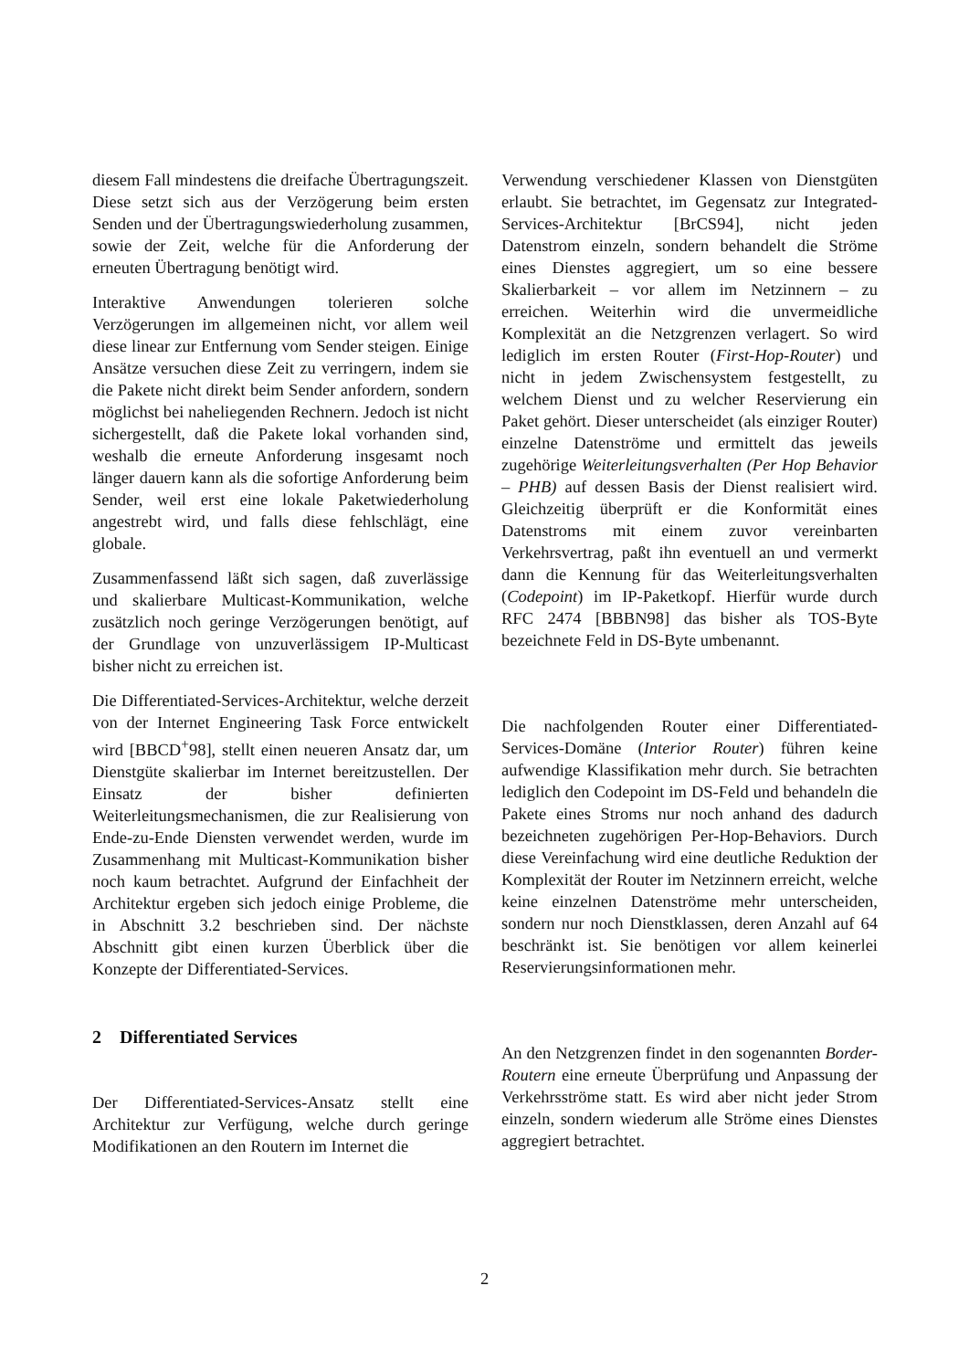diesem Fall mindestens die dreifache Übertragungszeit. Diese setzt sich aus der Verzögerung beim ersten Senden und der Übertragungswiederholung zusammen, sowie der Zeit, welche für die Anforderung der erneuten Übertragung benötigt wird.
Interaktive Anwendungen tolerieren solche Verzögerungen im allgemeinen nicht, vor allem weil diese linear zur Entfernung vom Sender steigen. Einige Ansätze versuchen diese Zeit zu verringern, indem sie die Pakete nicht direkt beim Sender anfordern, sondern möglichst bei naheliegenden Rechnern. Jedoch ist nicht sichergestellt, daß die Pakete lokal vorhanden sind, weshalb die erneute Anforderung insgesamt noch länger dauern kann als die sofortige Anforderung beim Sender, weil erst eine lokale Paketwiederholung angestrebt wird, und falls diese fehlschlägt, eine globale.
Zusammenfassend läßt sich sagen, daß zuverlässige und skalierbare Multicast-Kommunikation, welche zusätzlich noch geringe Verzögerungen benötigt, auf der Grundlage von unzuverlässigem IP-Multicast bisher nicht zu erreichen ist.
Die Differentiated-Services-Architektur, welche derzeit von der Internet Engineering Task Force entwickelt wird [BBCD<sup>+</sup>98], stellt einen neueren Ansatz dar, um Dienstgüte skalierbar im Internet bereitzustellen. Der Einsatz der bisher definierten Weiterleitungsmechanismen, die zur Realisierung von Ende-zu-Ende Diensten verwendet werden, wurde im Zusammenhang mit Multicast-Kommunikation bisher noch kaum betrachtet. Aufgrund der Einfachheit der Architektur ergeben sich jedoch einige Probleme, die in Abschnitt 3.2 beschrieben sind. Der nächste Abschnitt gibt einen kurzen Überblick über die Konzepte der Differentiated-Services.
2 Differentiated Services
Der Differentiated-Services-Ansatz stellt eine Architektur zur Verfügung, welche durch geringe Modifikationen an den Routern im Internet die
Verwendung verschiedener Klassen von Dienstgüten erlaubt. Sie betrachtet, im Gegensatz zur Integrated-Services-Architektur [BrCS94], nicht jeden Datenstrom einzeln, sondern behandelt die Ströme eines Dienstes aggregiert, um so eine bessere Skalierbarkeit – vor allem im Netzinnern – zu erreichen. Weiterhin wird die unvermeidliche Komplexität an die Netzgrenzen verlagert. So wird lediglich im ersten Router (First-Hop-Router) und nicht in jedem Zwischensystem festgestellt, zu welchem Dienst und zu welcher Reservierung ein Paket gehört. Dieser unterscheidet (als einziger Router) einzelne Datenströme und ermittelt das jeweils zugehörige Weiterleitungsverhalten (Per Hop Behavior – PHB) auf dessen Basis der Dienst realisiert wird. Gleichzeitig überprüft er die Konformität eines Datenstroms mit einem zuvor vereinbarten Verkehrsvertrag, paßt ihn eventuell an und vermerkt dann die Kennung für das Weiterleitungsverhalten (Codepoint) im IP-Paketkopf. Hierfür wurde durch RFC 2474 [BBBN98] das bisher als TOS-Byte bezeichnete Feld in DS-Byte umbenannt.
Die nachfolgenden Router einer Differentiated-Services-Domäne (Interior Router) führen keine aufwendige Klassifikation mehr durch. Sie betrachten lediglich den Codepoint im DS-Feld und behandeln die Pakete eines Stroms nur noch anhand des dadurch bezeichneten zugehörigen Per-Hop-Behaviors. Durch diese Vereinfachung wird eine deutliche Reduktion der Komplexität der Router im Netzinnern erreicht, welche keine einzelnen Datenströme mehr unterscheiden, sondern nur noch Dienstklassen, deren Anzahl auf 64 beschränkt ist. Sie benötigen vor allem keinerlei Reservierungsinformationen mehr.
An den Netzgrenzen findet in den sogenannten Border-Routern eine erneute Überprüfung und Anpassung der Verkehrsströme statt. Es wird aber nicht jeder Strom einzeln, sondern wiederum alle Ströme eines Dienstes aggregiert betrachtet.
2